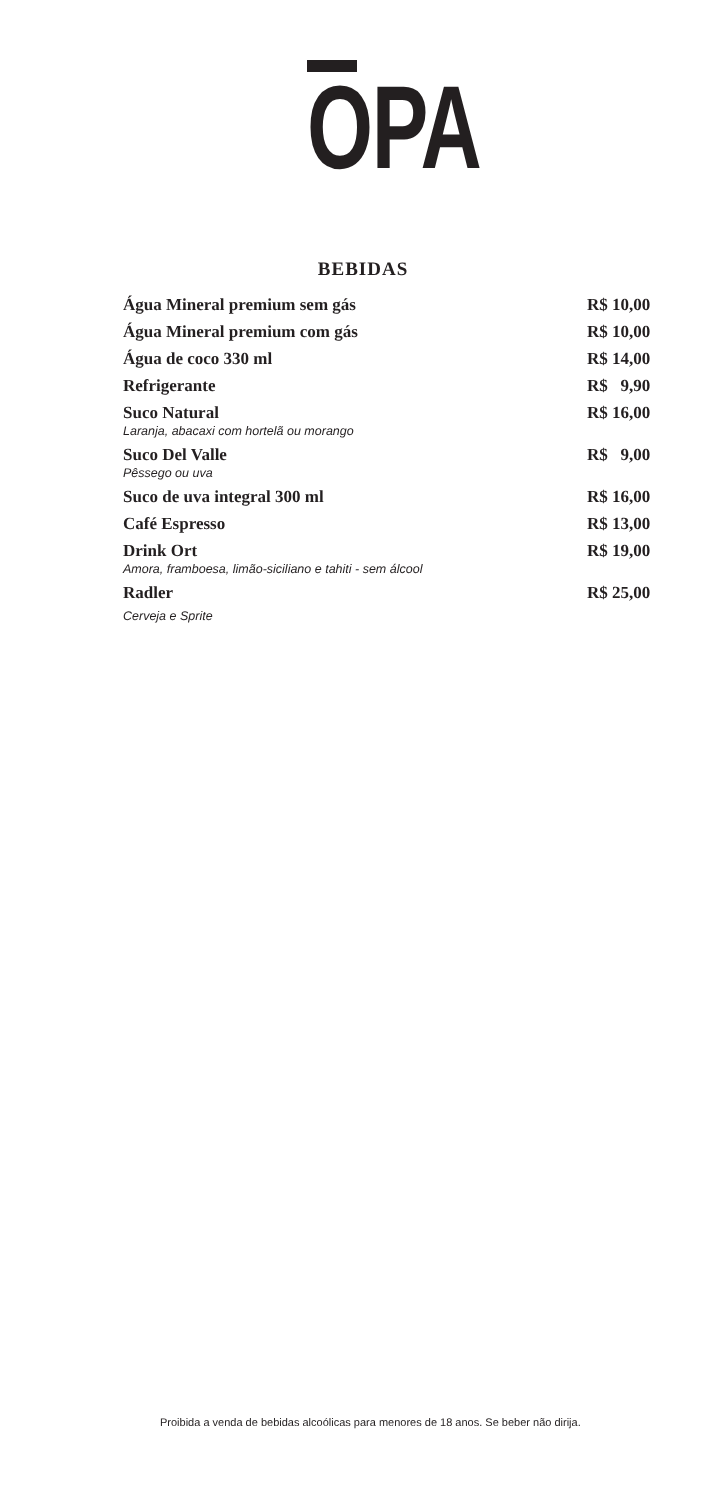OPA
BEBIDAS
Água Mineral premium sem gás R$ 10,00
Água Mineral premium com gás R$ 10,00
Água de coco 330 ml R$ 14,00
Refrigerante R$ 9,90
Suco Natural
Laranja, abacaxi com hortelã ou morango
R$ 16,00
Suco Del Valle
Pêssego ou uva
R$ 9,00
Suco de uva integral 300 ml R$ 16,00
Café Espresso R$ 13,00
Drink Ort
Amora, framboesa, limão-siciliano e tahiti - sem álcool
R$ 19,00
Radler
Cerveja e Sprite
R$ 25,00
Proibida a venda de bebidas alcoólicas para menores de 18 anos. Se beber não dirija.